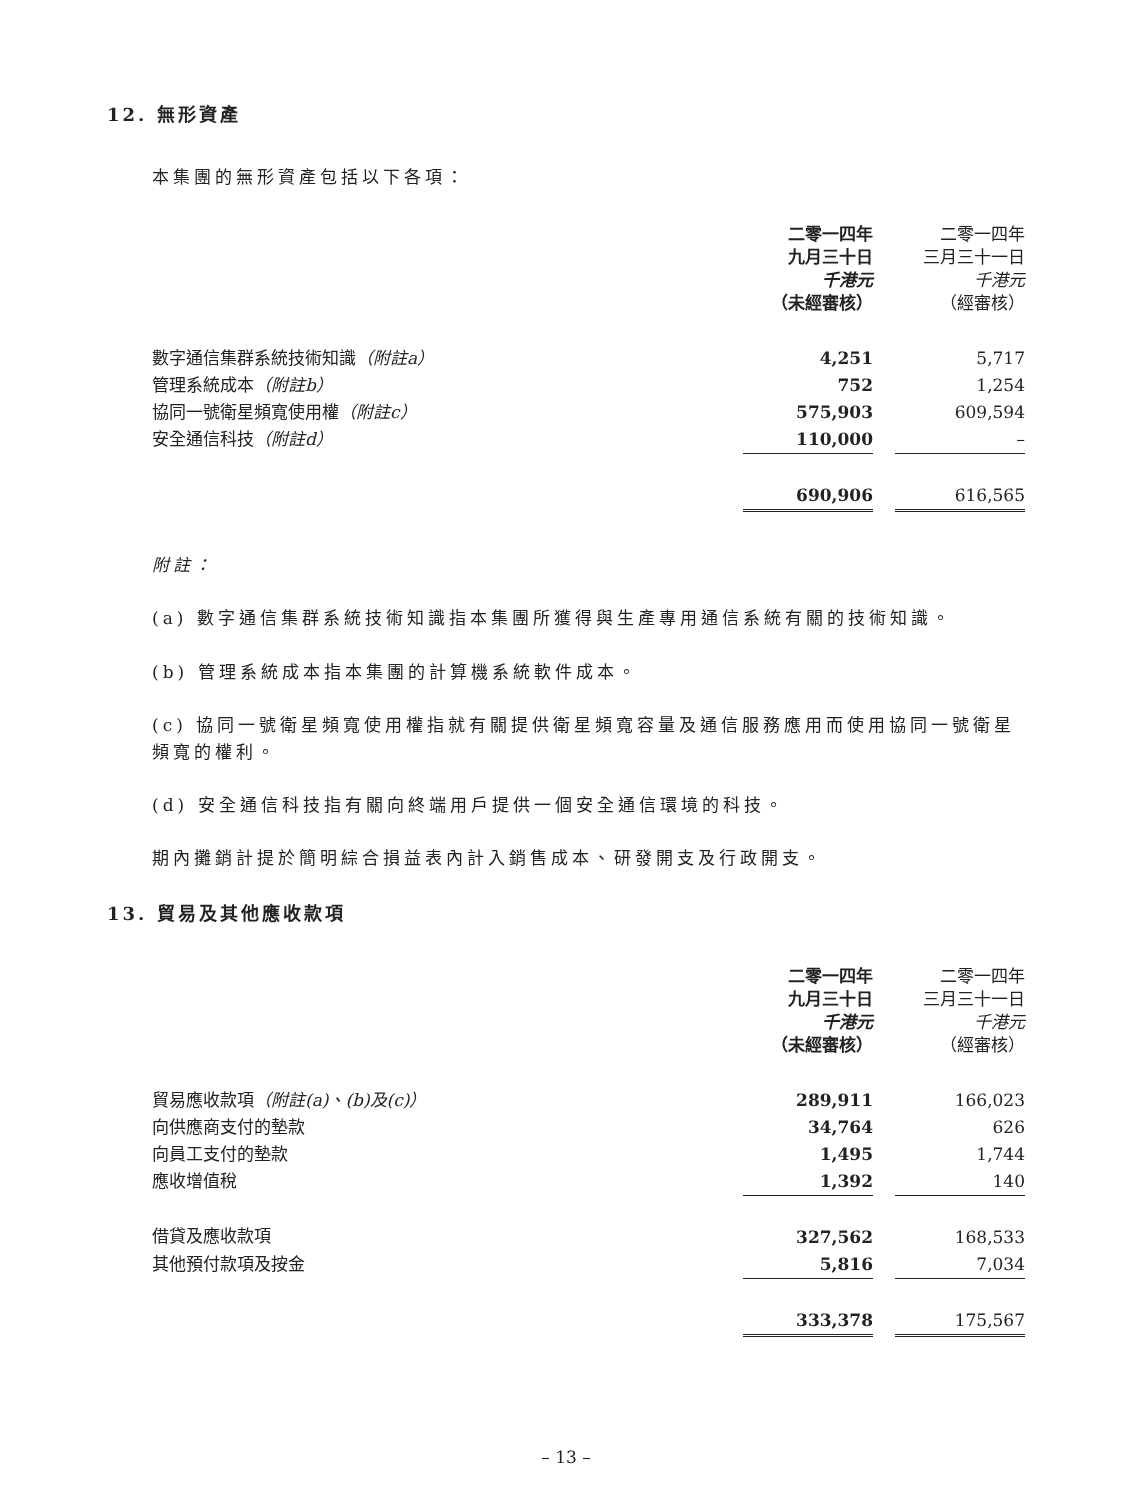12. 無形資產
本集團的無形資產包括以下各項：
| | 二零一四年 九月三十日 千港元 （未經審核） | | 二零一四年 三月三十一日 千港元 （經審核） |
| 數字通信集群系統技術知識 （附註a） | 4,251 | | 5,717 |
| 管理系統成本 （附註b） | 752 | | 1,254 |
| 協同一號衛星頻寬使用權 （附註c） | 575,903 | | 609,594 |
| 安全通信科技 （附註d） | 110,000 | | – |
| | 690,906 | | 616,565 |
附註：
(a) 數字通信集群系統技術知識指本集團所獲得與生產專用通信系統有關的技術知識。
(b) 管理系統成本指本集團的計算機系統軟件成本。
(c) 協同一號衛星頻寬使用權指就有關提供衛星頻寬容量及通信服務應用而使用協同一號衛星頻寬的權利。
(d) 安全通信科技指有關向終端用戶提供一個安全通信環境的科技。
期內攤銷計提於簡明綜合損益表內計入銷售成本、研發開支及行政開支。
13. 貿易及其他應收款項
| | 二零一四年 九月三十日 千港元 （未經審核） | | 二零一四年 三月三十一日 千港元 （經審核） |
| 貿易應收款項 （附註(a)、(b)及(c)） | 289,911 | | 166,023 |
| 向供應商支付的墊款 | 34,764 | | 626 |
| 向員工支付的墊款 | 1,495 | | 1,744 |
| 應收增值稅 | 1,392 | | 140 |
| 借貸及應收款項 | 327,562 | | 168,533 |
| 其他預付款項及按金 | 5,816 | | 7,034 |
| | 333,378 | | 175,567 |
– 13 –